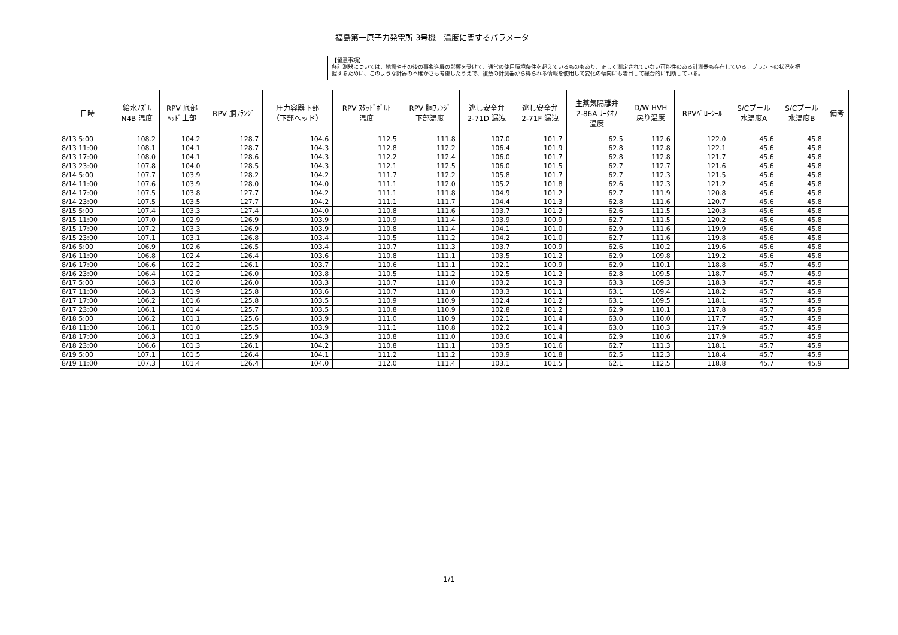福島第一原子力発電所 3号機　温度に関するパラメータ
【留意事項】
各計測器については、地震やその後の事象進展の影響を受けて、通常の使用環境条件を超えているものもあり、正しく測定されていない可能性のある計測器も存在している。プラントの状況を把握するために、このような計器の不確かさも考慮したうえで、複数の計測器から得られる情報を使用して変化の傾向にも着目して総合的に判断している。
| 日時 | 給水ﾉｽﾞﾙ N4B 温度 | RPV 底部 ﾍｯﾄﾞ上部 | RPV 胴ﾌﾗﾝｼﾞ | 圧力容器下部 （下部ヘッド） | RPV ｽﾀｯﾄﾞﾎﾞﾙﾄ 温度 | RPV 胴ﾌﾗﾝｼﾞ 下部温度 | 逃し安全弁 2-71D 漏洩 | 逃し安全弁 2-71F 漏洩 | 主蒸気隔離弁 2-86A ﾘｰｸｵﾌ 温度 | D/W HVH 戻り温度 | RPVﾍﾞﾛｰｼｰﾙ | S/Cプール 水温度A | S/Cプール 水温度B | 備考 |
| --- | --- | --- | --- | --- | --- | --- | --- | --- | --- | --- | --- | --- | --- | --- |
| 8/13 5:00 | 108.2 | 104.2 | 128.7 | 104.6 | 112.5 | 111.8 | 107.0 | 101.7 | 62.5 | 112.6 | 122.0 | 45.6 | 45.8 | |
| 8/13 11:00 | 108.1 | 104.1 | 128.7 | 104.3 | 112.8 | 112.2 | 106.4 | 101.9 | 62.8 | 112.8 | 122.1 | 45.6 | 45.8 | |
| 8/13 17:00 | 108.0 | 104.1 | 128.6 | 104.3 | 112.2 | 112.4 | 106.0 | 101.7 | 62.8 | 112.8 | 121.7 | 45.6 | 45.8 | |
| 8/13 23:00 | 107.8 | 104.0 | 128.5 | 104.3 | 112.1 | 112.5 | 106.0 | 101.5 | 62.7 | 112.7 | 121.6 | 45.6 | 45.8 | |
| 8/14 5:00 | 107.7 | 103.9 | 128.2 | 104.2 | 111.7 | 112.2 | 105.8 | 101.7 | 62.7 | 112.3 | 121.5 | 45.6 | 45.8 | |
| 8/14 11:00 | 107.6 | 103.9 | 128.0 | 104.0 | 111.1 | 112.0 | 105.2 | 101.8 | 62.6 | 112.3 | 121.2 | 45.6 | 45.8 | |
| 8/14 17:00 | 107.5 | 103.8 | 127.7 | 104.2 | 111.1 | 111.8 | 104.9 | 101.2 | 62.7 | 111.9 | 120.8 | 45.6 | 45.8 | |
| 8/14 23:00 | 107.5 | 103.5 | 127.7 | 104.2 | 111.1 | 111.7 | 104.4 | 101.3 | 62.8 | 111.6 | 120.7 | 45.6 | 45.8 | |
| 8/15 5:00 | 107.4 | 103.3 | 127.4 | 104.0 | 110.8 | 111.6 | 103.7 | 101.2 | 62.6 | 111.5 | 120.3 | 45.6 | 45.8 | |
| 8/15 11:00 | 107.0 | 102.9 | 126.9 | 103.9 | 110.9 | 111.4 | 103.9 | 100.9 | 62.7 | 111.5 | 120.2 | 45.6 | 45.8 | |
| 8/15 17:00 | 107.2 | 103.3 | 126.9 | 103.9 | 110.8 | 111.4 | 104.1 | 101.0 | 62.9 | 111.6 | 119.9 | 45.6 | 45.8 | |
| 8/15 23:00 | 107.1 | 103.1 | 126.8 | 103.4 | 110.5 | 111.2 | 104.2 | 101.0 | 62.7 | 111.6 | 119.8 | 45.6 | 45.8 | |
| 8/16 5:00 | 106.9 | 102.6 | 126.5 | 103.4 | 110.7 | 111.3 | 103.7 | 100.9 | 62.6 | 110.2 | 119.6 | 45.6 | 45.8 | |
| 8/16 11:00 | 106.8 | 102.4 | 126.4 | 103.6 | 110.8 | 111.1 | 103.5 | 101.2 | 62.9 | 109.8 | 119.2 | 45.6 | 45.8 | |
| 8/16 17:00 | 106.6 | 102.2 | 126.1 | 103.7 | 110.6 | 111.1 | 102.1 | 100.9 | 62.9 | 110.1 | 118.8 | 45.7 | 45.9 | |
| 8/16 23:00 | 106.4 | 102.2 | 126.0 | 103.8 | 110.5 | 111.2 | 102.5 | 101.2 | 62.8 | 109.5 | 118.7 | 45.7 | 45.9 | |
| 8/17 5:00 | 106.3 | 102.0 | 126.0 | 103.3 | 110.7 | 111.0 | 103.2 | 101.3 | 63.3 | 109.3 | 118.3 | 45.7 | 45.9 | |
| 8/17 11:00 | 106.3 | 101.9 | 125.8 | 103.6 | 110.7 | 111.0 | 103.3 | 101.1 | 63.1 | 109.4 | 118.2 | 45.7 | 45.9 | |
| 8/17 17:00 | 106.2 | 101.6 | 125.8 | 103.5 | 110.9 | 110.9 | 102.4 | 101.2 | 63.1 | 109.5 | 118.1 | 45.7 | 45.9 | |
| 8/17 23:00 | 106.1 | 101.4 | 125.7 | 103.5 | 110.8 | 110.9 | 102.8 | 101.2 | 62.9 | 110.1 | 117.8 | 45.7 | 45.9 | |
| 8/18 5:00 | 106.2 | 101.1 | 125.6 | 103.9 | 111.0 | 110.9 | 102.1 | 101.4 | 63.0 | 110.0 | 117.7 | 45.7 | 45.9 | |
| 8/18 11:00 | 106.1 | 101.0 | 125.5 | 103.9 | 111.1 | 110.8 | 102.2 | 101.4 | 63.0 | 110.3 | 117.9 | 45.7 | 45.9 | |
| 8/18 17:00 | 106.3 | 101.1 | 125.9 | 104.3 | 110.8 | 111.0 | 103.6 | 101.4 | 62.9 | 110.6 | 117.9 | 45.7 | 45.9 | |
| 8/18 23:00 | 106.6 | 101.3 | 126.1 | 104.2 | 110.8 | 111.1 | 103.5 | 101.6 | 62.7 | 111.3 | 118.1 | 45.7 | 45.9 | |
| 8/19 5:00 | 107.1 | 101.5 | 126.4 | 104.1 | 111.2 | 111.2 | 103.9 | 101.8 | 62.5 | 112.3 | 118.4 | 45.7 | 45.9 | |
| 8/19 11:00 | 107.3 | 101.4 | 126.4 | 104.0 | 112.0 | 111.4 | 103.1 | 101.5 | 62.1 | 112.5 | 118.8 | 45.7 | 45.9 | |
1/1